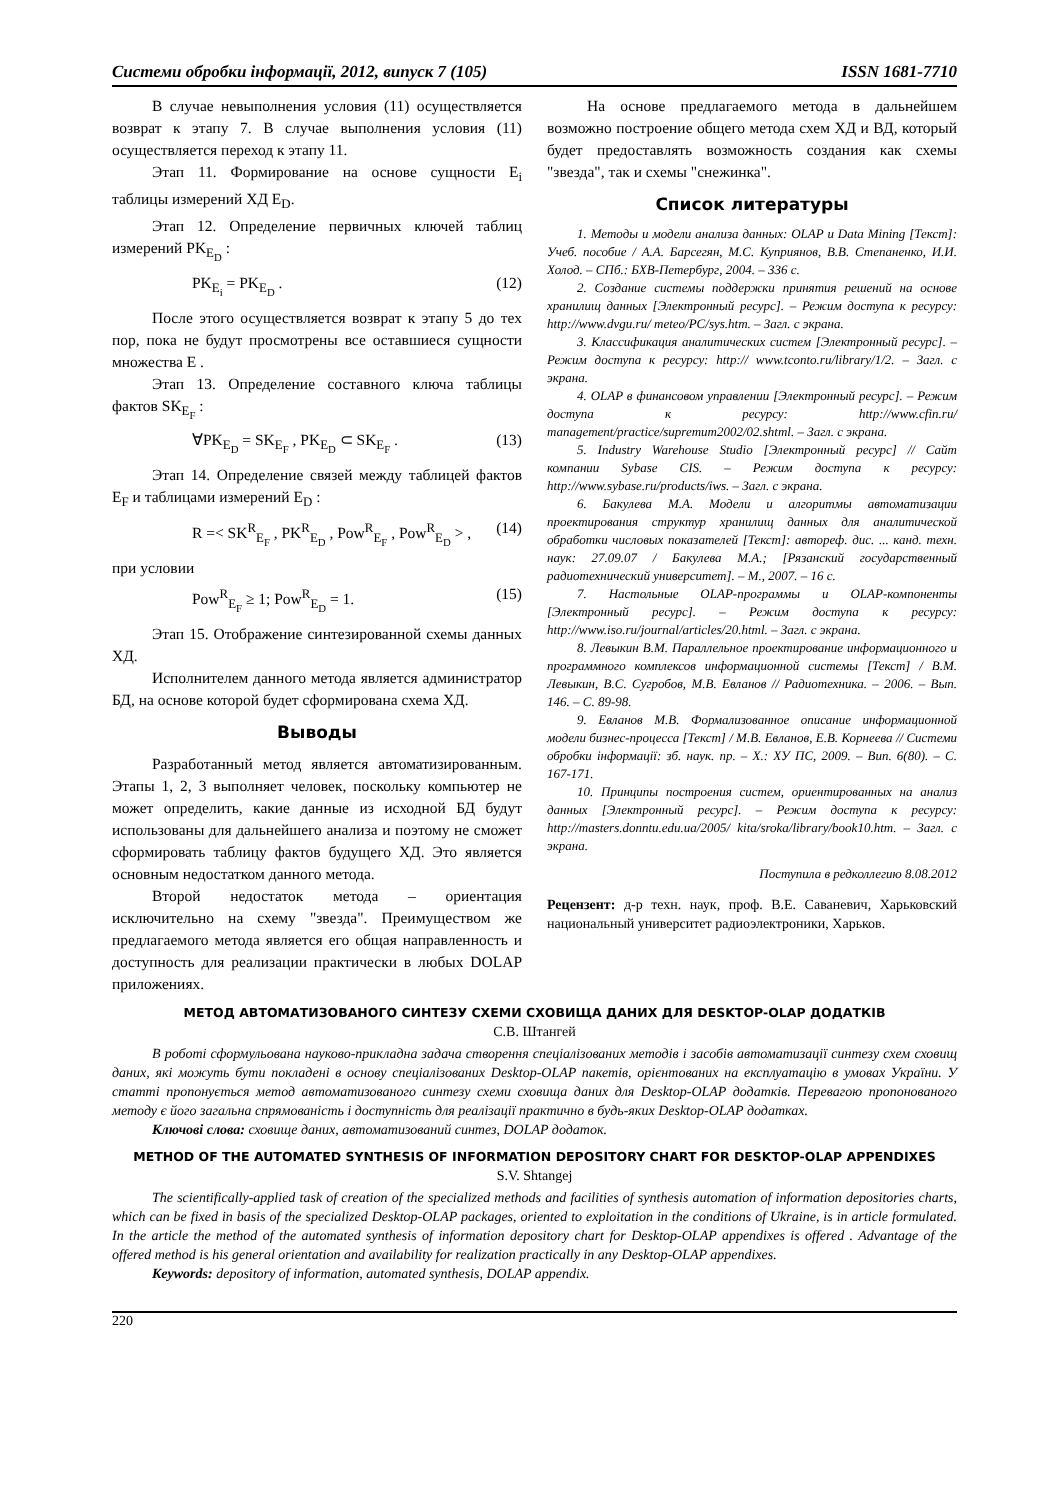Системи обробки інформації, 2012, випуск 7 (105) ISSN 1681-7710
В случае невыполнения условия (11) осуществляется возврат к этапу 7. В случае выполнения условия (11) осуществляется переход к этапу 11.
Этап 11. Формирование на основе сущности E<sub>i</sub> таблицы измерений ХД E<sub>D</sub>.
Этап 12. Определение первичных ключей таблиц измерений PK<sub>E<sub>D</sub></sub> :
PK<sub>E<sub>i</sub></sub> = PK<sub>E<sub>D</sub></sub> . (12)
После этого осуществляется возврат к этапу 5 до тех пор, пока не будут просмотрены все оставшиеся сущности множества E .
Этап 13. Определение составного ключа таблицы фактов SK<sub>E<sub>F</sub></sub> :
∀PK<sub>E<sub>D</sub></sub> = SK<sub>E<sub>F</sub></sub> , PK<sub>E<sub>D</sub></sub> ⊂ SK<sub>E<sub>F</sub></sub> . (13)
Этап 14. Определение связей между таблицей фактов E<sub>F</sub> и таблицами измерений E<sub>D</sub> :
R =< SK<sup>R</sup><sub>E<sub>F</sub></sub> , PK<sup>R</sup><sub>E<sub>D</sub></sub> , Pow<sup>R</sup><sub>E<sub>F</sub></sub> , Pow<sup>R</sup><sub>E<sub>D</sub></sub> > , (14)
при условии
Pow<sup>R</sup><sub>E<sub>F</sub></sub> ≥ 1; Pow<sup>R</sup><sub>E<sub>D</sub></sub> = 1. (15)
Этап 15. Отображение синтезированной схемы данных ХД.
Исполнителем данного метода является администратор БД, на основе которой будет сформирована схема ХД.
Выводы
Разработанный метод является автоматизированным. Этапы 1, 2, 3 выполняет человек, поскольку компьютер не может определить, какие данные из исходной БД будут использованы для дальнейшего анализа и поэтому не сможет сформировать таблицу фактов будущего ХД. Это является основным недостатком данного метода.
Второй недостаток метода – ориентация исключительно на схему "звезда". Преимуществом же предлагаемого метода является его общая направленность и доступность для реализации практически в любых DOLAP приложениях.
На основе предлагаемого метода в дальнейшем возможно построение общего метода схем ХД и ВД, который будет предоставлять возможность создания как схемы "звезда", так и схемы "снежинка".
Список литературы
1. Методы и модели анализа данных: OLAP и Data Mining [Текст]: Учеб. пособие / А.А. Барсегян, М.С. Куприянов, В.В. Степаненко, И.И. Холод. – СПб.: БХВ-Петербург, 2004. – 336 с.
2. Создание системы поддержки принятия решений на основе хранилищ данных [Электронный ресурс]. – Режим доступа к ресурсу: http://www.dvgu.ru/ meteo/PC/sys.htm. – Загл. с экрана.
3. Классификация аналитических систем [Электронный ресурс]. – Режим доступа к ресурсу: http:// www.tconto.ru/library/1/2. – Загл. с экрана.
4. OLAP в финансовом управлении [Электронный ресурс]. – Режим доступа к ресурсу: http://www.cfin.ru/ management/practice/supremum2002/02.shtml. – Загл. с экрана.
5. Industry Warehouse Studio [Электронный ресурс] // Сайт компании Sybase CIS. – Режим доступа к ресурсу: http://www.sybase.ru/products/iws. – Загл. с экрана.
6. Бакулева М.А. Модели и алгоритмы автоматизации проектирования структур хранилищ данных для аналитической обработки числовых показателей [Текст]: автореф. дис. ... канд. техн. наук: 27.09.07 / Бакулева М.А.; [Рязанский государственный радиотехнический университет]. – М., 2007. – 16 с.
7. Настольные OLAP-программы и OLAP-компоненты [Электронный ресурс]. – Режим доступа к ресурсу: http://www.iso.ru/journal/articles/20.html. – Загл. с экрана.
8. Левыкин В.М. Параллельное проектирование информационного и программного комплексов информационной системы [Текст] / В.М. Левыкин, В.С. Сугробов, М.В. Евланов // Радиотехника. – 2006. – Вып. 146. – С. 89-98.
9. Евланов М.В. Формализованное описание информационной модели бизнес-процесса [Текст] / М.В. Евланов, Е.В. Корнеева // Системи обробки інформації: зб. наук. пр. – Х.: ХУ ПС, 2009. – Вип. 6(80). – С. 167-171.
10. Принципы построения систем, ориентированных на анализ данных [Электронный ресурс]. – Режим доступа к ресурсу: http://masters.donntu.edu.ua/2005/ kita/sroka/library/book10.htm. – Загл. с экрана.
Поступила в редколлегию 8.08.2012
Рецензент: д-р техн. наук, проф. В.Е. Саваневич, Харьковский национальный университет радиоэлектроники, Харьков.
МЕТОД АВТОМАТИЗОВАНОГО СИНТЕЗУ СХЕМИ СХОВИЩА ДАНИХ ДЛЯ DESKTOP-OLAP ДОДАТКІВ
С.В. Штангей
В роботі сформульована науково-прикладна задача створення спеціалізованих методів і засобів автоматизації синтезу схем сховищ даних, які можуть бути покладені в основу спеціалізованих Desktop-OLAP пакетів, орієнтованих на експлуатацію в умовах України. У статті пропонується метод автоматизованого синтезу схеми сховища даних для Desktop-OLAP додатків. Перевагою пропонованого методу є його загальна спрямованість і доступність для реалізації практично в будь-яких Desktop-OLAP додатках.
Ключові слова: сховище даних, автоматизований синтез, DOLAP додаток.
METHOD OF THE AUTOMATED SYNTHESIS OF INFORMATION DEPOSITORY CHART FOR DESKTOP-OLAP APPENDIXES
S.V. Shtangej
The scientifically-applied task of creation of the specialized methods and facilities of synthesis automation of information depositories charts, which can be fixed in basis of the specialized Desktop-OLAP packages, oriented to exploitation in the conditions of Ukraine, is in article formulated. In the article the method of the automated synthesis of information depository chart for Desktop-OLAP appendixes is offered . Advantage of the offered method is his general orientation and availability for realization practically in any Desktop-OLAP appendixes.
Keywords: depository of information, automated synthesis, DOLAP appendix.
220